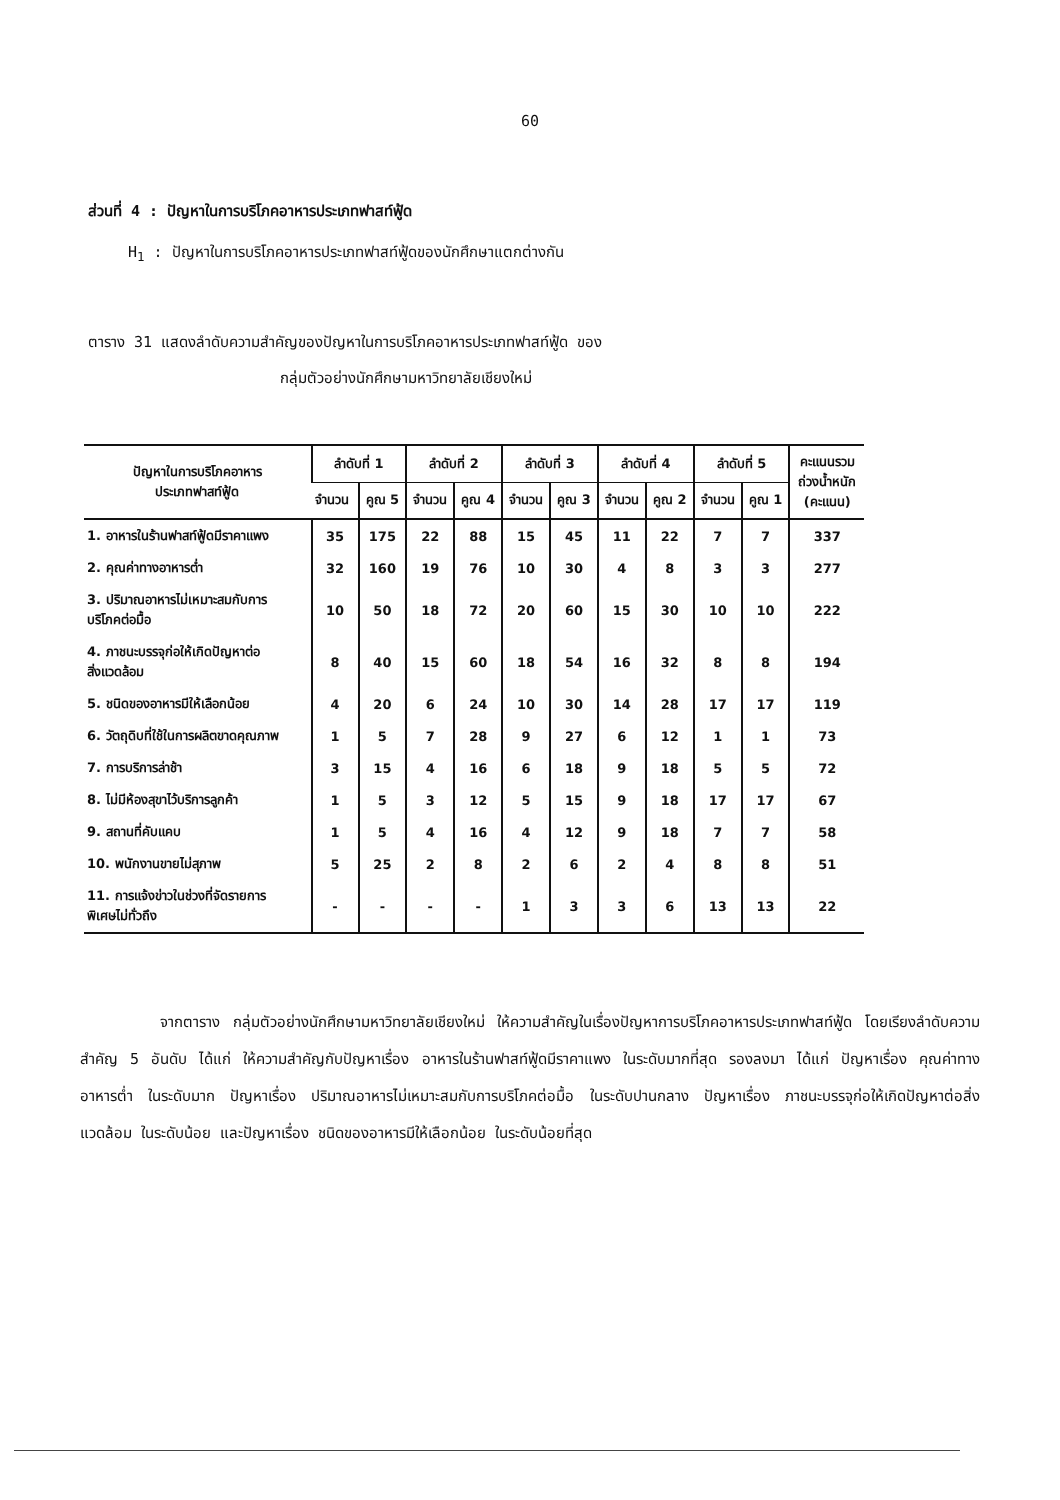60
ส่วนที่ 4 : ปัญหาในการบริโภคอาหารประเภทฟาสท์ฟู้ด
H<sub>1</sub> : ปัญหาในการบริโภคอาหารประเภทฟาสท์ฟู้ดของนักศึกษาแตกต่างกัน
ตาราง 31 แสดงลำดับความสำคัญของปัญหาในการบริโภคอาหารประเภทฟาสท์ฟู้ด ของ
กลุ่มตัวอย่างนักศึกษามหาวิทยาลัยเชียงใหม่
| ปัญหาในการบริโภคอาหาร ประเภทฟาสท์ฟู้ด | ลำดับที่ 1 | | ลำดับที่ 2 | | ลำดับที่ 3 | | ลำดับที่ 4 | | ลำดับที่ 5 | | คะแนนรวม ถ่วงน้ำหนัก (คะแนน) |
| --- | --- | --- | --- | --- | --- | --- | --- | --- | --- | --- | --- |
| | จำนวน | คูณ 5 | จำนวน | คูณ 4 | จำนวน | คูณ 3 | จำนวน | คูณ 2 | จำนวน | คูณ 1 | |
| 1. อาหารในร้านฟาสท์ฟู้ดมีราคาแพง | 35 | 175 | 22 | 88 | 15 | 45 | 11 | 22 | 7 | 7 | 337 |
| 2. คุณค่าทางอาหารต่ำ | 32 | 160 | 19 | 76 | 10 | 30 | 4 | 8 | 3 | 3 | 277 |
| 3. ปริมาณอาหารไม่เหมาะสมกับการ บริโภคต่อมื้อ | 10 | 50 | 18 | 72 | 20 | 60 | 15 | 30 | 10 | 10 | 222 |
| 4. ภาชนะบรรจุก่อให้เกิดปัญหาต่อ สิ่งแวดล้อม | 8 | 40 | 15 | 60 | 18 | 54 | 16 | 32 | 8 | 8 | 194 |
| 5. ชนิดของอาหารมีให้เลือกน้อย | 4 | 20 | 6 | 24 | 10 | 30 | 14 | 28 | 17 | 17 | 119 |
| 6. วัตถุดิบที่ใช้ในการผลิตขาดคุณภาพ | 1 | 5 | 7 | 28 | 9 | 27 | 6 | 12 | 1 | 1 | 73 |
| 7. การบริการล่าช้า | 3 | 15 | 4 | 16 | 6 | 18 | 9 | 18 | 5 | 5 | 72 |
| 8. ไม่มีห้องสุขาไว้บริการลูกค้า | 1 | 5 | 3 | 12 | 5 | 15 | 9 | 18 | 17 | 17 | 67 |
| 9. สถานที่คับแคบ | 1 | 5 | 4 | 16 | 4 | 12 | 9 | 18 | 7 | 7 | 58 |
| 10. พนักงานขายไม่สุภาพ | 5 | 25 | 2 | 8 | 2 | 6 | 2 | 4 | 8 | 8 | 51 |
| 11. การแจ้งข่าวในช่วงที่จัดรายการ พิเศษไม่ทั่วถึง | - | - | - | - | 1 | 3 | 3 | 6 | 13 | 13 | 22 |
จากตาราง กลุ่มตัวอย่างนักศึกษามหาวิทยาลัยเชียงใหม่ ให้ความสำคัญในเรื่องปัญหาการบริโภคอาหารประเภทฟาสท์ฟู้ด โดยเรียงลำดับความสำคัญ 5 อันดับ ได้แก่ ให้ความสำคัญกับปัญหาเรื่อง อาหารในร้านฟาสท์ฟู้ดมีราคาแพง ในระดับมากที่สุด รองลงมา ได้แก่ ปัญหาเรื่อง คุณค่าทางอาหารต่ำ ในระดับมาก ปัญหาเรื่อง ปริมาณอาหารไม่เหมาะสมกับการบริโภคต่อมื้อ ในระดับปานกลาง ปัญหาเรื่อง ภาชนะบรรจุก่อให้เกิดปัญหาต่อสิ่งแวดล้อม ในระดับน้อย และปัญหาเรื่อง ชนิดของอาหารมีให้เลือกน้อย ในระดับน้อยที่สุด